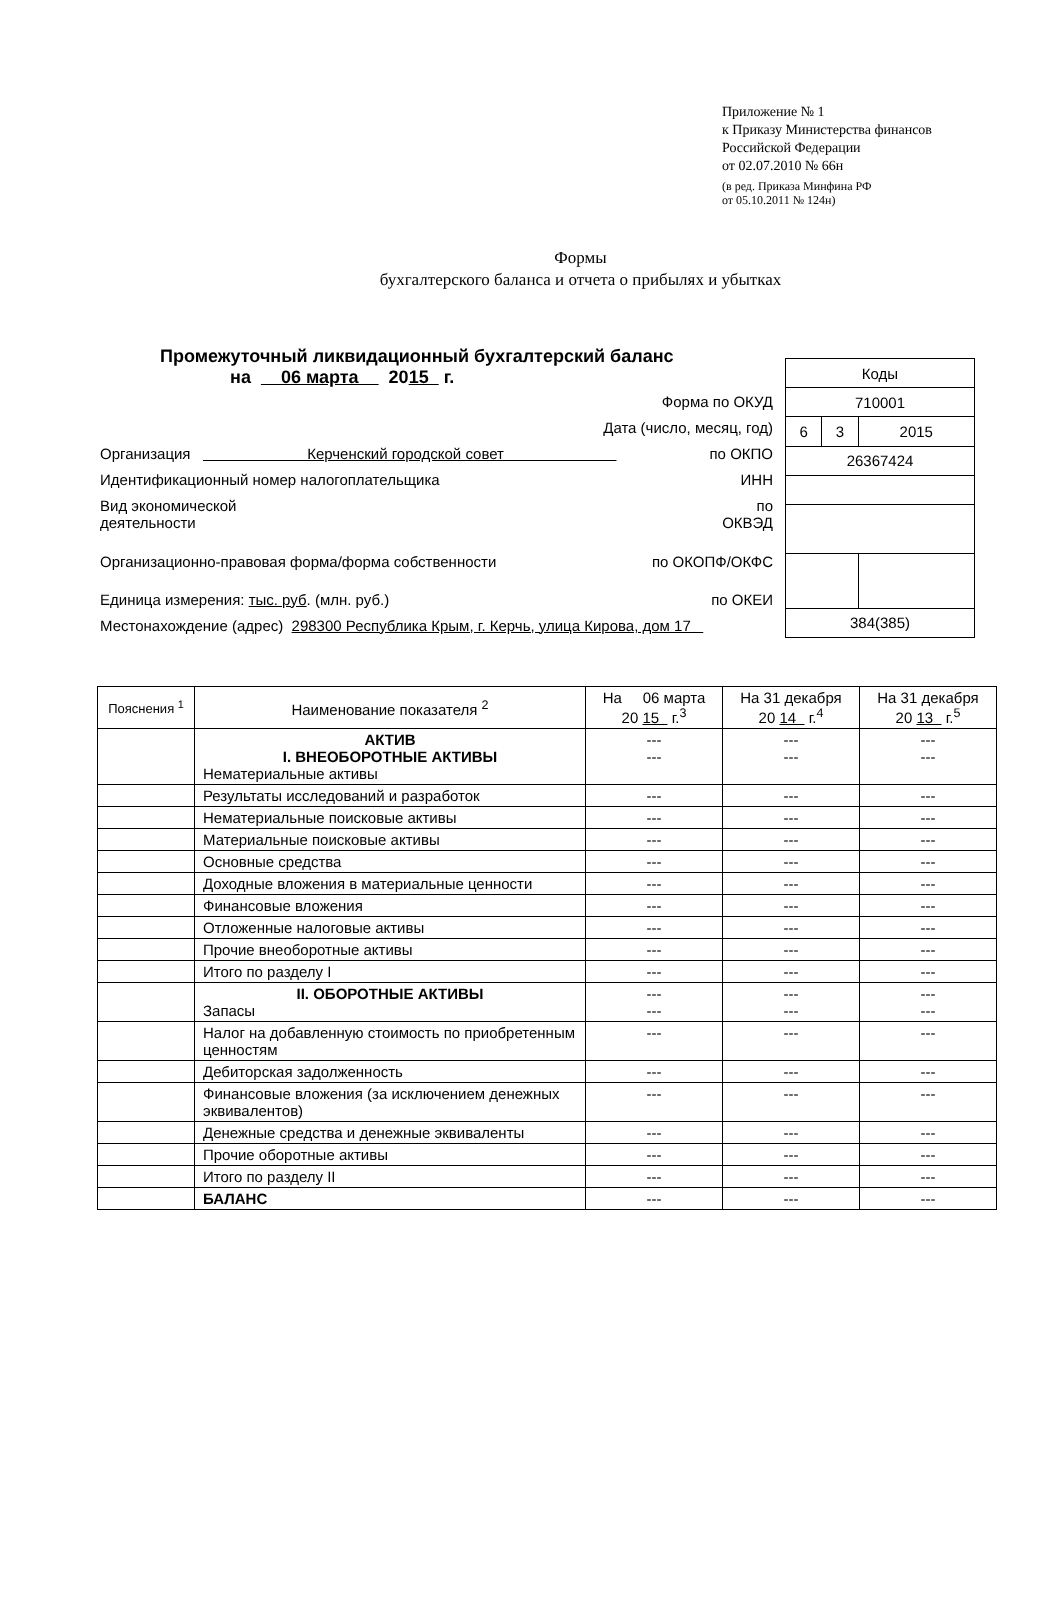Приложение № 1
к Приказу Министерства финансов
Российской Федерации
от 02.07.2010 № 66н
(в ред. Приказа Минфина РФ
от 05.10.2011 № 124н)
Формы
бухгалтерского баланса и отчета о прибылях и убытках
Промежуточный ликвидационный бухгалтерский баланс
на 06 марта 2015 г.
Форма по ОКУД
Дата (число, месяц, год)
Организация Керченский городской совет по ОКПО
Идентификационный номер налогоплательщика ИНН
Вид экономической
деятельности по
ОКВЭД
Организационно-правовая форма/форма собственности по ОКОПФ/ОКФС
Единица измерения: тыс. руб. (млн. руб.) по ОКЕИ
Местонахождение (адрес) 298300 Республика Крым, г. Керчь, улица Кирова, дом 17
| Коды | | |
| 710001 | | |
| 6 | 3 | 2015 |
| 26367424 | | |
| 384(385) | | |
| Пояснения <sup>1</sup> | Наименование показателя <sup>2</sup> | На 06 марта 20 15 г.<sup>3</sup> | На 31 декабря 20 14 г.<sup>4</sup> | На 31 декабря 20 13 г.<sup>5</sup> |
| --- | --- | --- | --- | --- |
| | АКТИВ I. ВНЕОБОРОТНЫЕ АКТИВЫ Нематериальные активы | --- --- | --- --- | --- --- |
| | Результаты исследований и разработок | --- | --- | --- |
| | Нематериальные поисковые активы | --- | --- | --- |
| | Материальные поисковые активы | --- | --- | --- |
| | Основные средства | --- | --- | --- |
| | Доходные вложения в материальные ценности | --- | --- | --- |
| | Финансовые вложения | --- | --- | --- |
| | Отложенные налоговые активы | --- | --- | --- |
| | Прочие внеоборотные активы | --- | --- | --- |
| | Итого по разделу I | --- | --- | --- |
| | II. ОБОРОТНЫЕ АКТИВЫ Запасы | --- --- | --- --- | --- --- |
| | Налог на добавленную стоимость по приобретенным ценностям | --- | --- | --- |
| | Дебиторская задолженность | --- | --- | --- |
| | Финансовые вложения (за исключением денежных эквивалентов) | --- | --- | --- |
| | Денежные средства и денежные эквиваленты | --- | --- | --- |
| | Прочие оборотные активы | --- | --- | --- |
| | Итого по разделу II | --- | --- | --- |
| | БАЛАНС | --- | --- | --- |